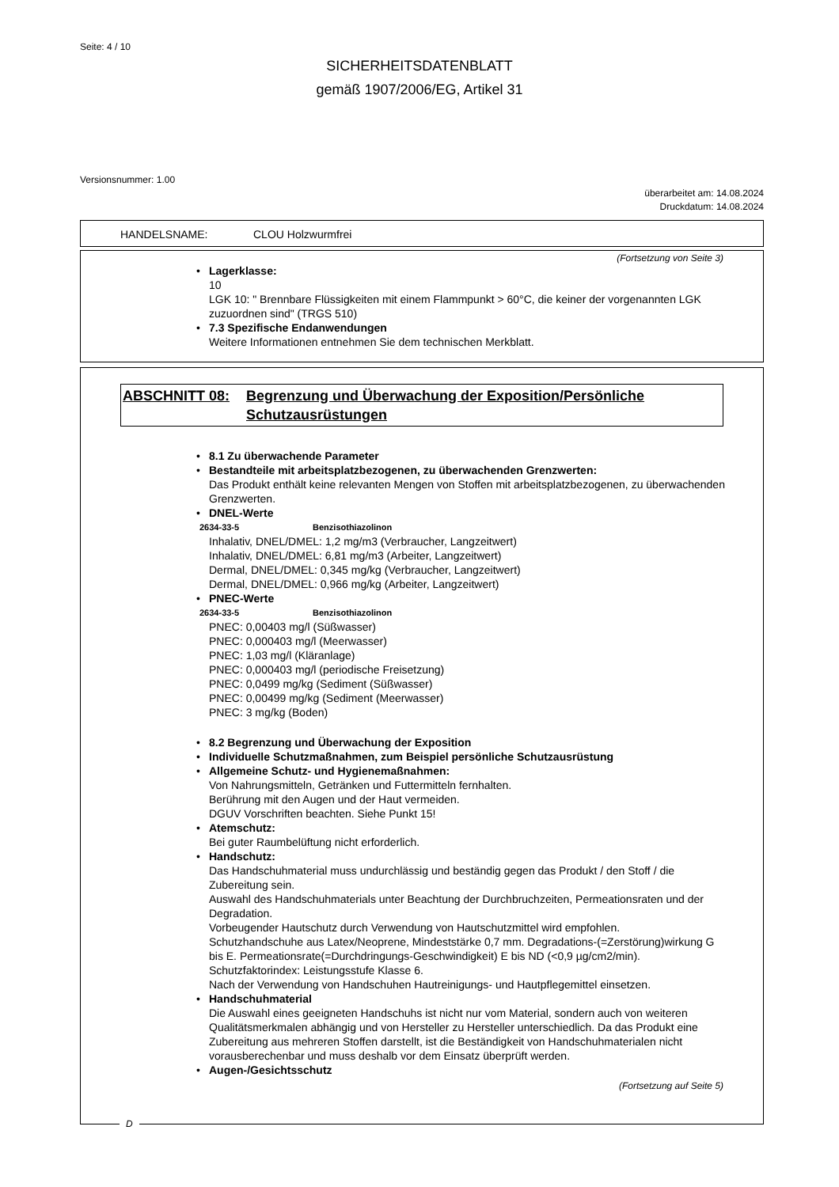Seite: 4 / 10
SICHERHEITSDATENBLATT
gemäß 1907/2006/EG, Artikel 31
Versionsnummer: 1.00
überarbeitet am: 14.08.2024
Druckdatum: 14.08.2024
HANDELSNAME: CLOU Holzwurmfrei
(Fortsetzung von Seite 3)
• Lagerklasse:
10
LGK 10: " Brennbare Flüssigkeiten mit einem Flammpunkt > 60°C, die keiner der vorgenannten LGK zuzuordnen sind" (TRGS 510)
• 7.3 Spezifische Endanwendungen
Weitere Informationen entnehmen Sie dem technischen Merkblatt.
ABSCHNITT 08: Begrenzung und Überwachung der Exposition/Persönliche Schutzausrüstungen
• 8.1 Zu überwachende Parameter
• Bestandteile mit arbeitsplatzbezogenen, zu überwachenden Grenzwerten:
Das Produkt enthält keine relevanten Mengen von Stoffen mit arbeitsplatzbezogenen, zu überwachenden Grenzwerten.
• DNEL-Werte
2634-33-5 Benzisothiazolinon
Inhalativ, DNEL/DMEL: 1,2 mg/m3 (Verbraucher, Langzeitwert)
Inhalativ, DNEL/DMEL: 6,81 mg/m3 (Arbeiter, Langzeitwert)
Dermal, DNEL/DMEL: 0,345 mg/kg (Verbraucher, Langzeitwert)
Dermal, DNEL/DMEL: 0,966 mg/kg (Arbeiter, Langzeitwert)
• PNEC-Werte
2634-33-5 Benzisothiazolinon
PNEC: 0,00403 mg/l (Süßwasser)
PNEC: 0,000403 mg/l (Meerwasser)
PNEC: 1,03 mg/l (Kläranlage)
PNEC: 0,000403 mg/l (periodische Freisetzung)
PNEC: 0,0499 mg/kg (Sediment (Süßwasser)
PNEC: 0,00499 mg/kg (Sediment (Meerwasser)
PNEC: 3 mg/kg (Boden)
• 8.2 Begrenzung und Überwachung der Exposition
• Individuelle Schutzmaßnahmen, zum Beispiel persönliche Schutzausrüstung
• Allgemeine Schutz- und Hygienemaßnahmen:
Von Nahrungsmitteln, Getränken und Futtermitteln fernhalten.
Berührung mit den Augen und der Haut vermeiden.
DGUV Vorschriften beachten. Siehe Punkt 15!
• Atemschutz:
Bei guter Raumbelüftung nicht erforderlich.
• Handschutz:
Das Handschuhmaterial muss undurchlässig und beständig gegen das Produkt / den Stoff / die Zubereitung sein.
Auswahl des Handschuhmaterials unter Beachtung der Durchbruchzeiten, Permeationsraten und der Degradation.
Vorbeugender Hautschutz durch Verwendung von Hautschutzmittel wird empfohlen.
Schutzhandschuhe aus Latex/Neoprene, Mindeststärke 0,7 mm. Degradations-(=Zerstörung)wirkung G bis E. Permeationsrate(=Durchdringungs-Geschwindigkeit) E bis ND (<0,9 µg/cm2/min).
Schutzfaktorindex: Leistungsstufe Klasse 6.
Nach der Verwendung von Handschuhen Hautreinigungs- und Hautpflegemittel einsetzen.
• Handschuhmaterial
Die Auswahl eines geeigneten Handschuhs ist nicht nur vom Material, sondern auch von weiteren Qualitätsmerkmalen abhängig und von Hersteller zu Hersteller unterschiedlich. Da das Produkt eine Zubereitung aus mehreren Stoffen darstellt, ist die Beständigkeit von Handschuhmaterialen nicht vorausberechenbar und muss deshalb vor dem Einsatz überprüft werden.
• Augen-/Gesichtsschutz
(Fortsetzung auf Seite 5)
D